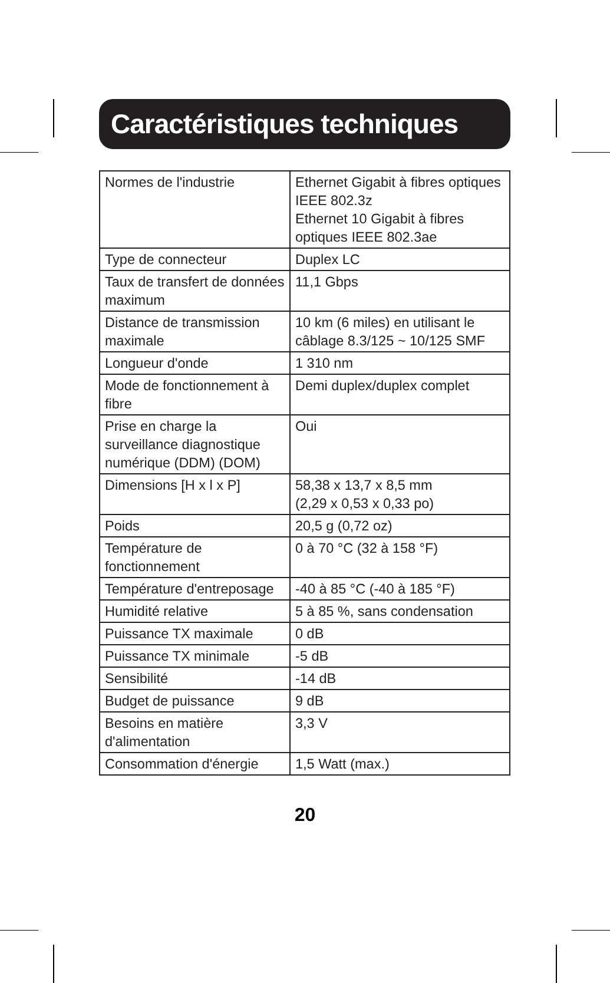Caractéristiques techniques
| Normes de l'industrie | Ethernet Gigabit à fibres optiques IEEE 802.3z Ethernet 10 Gigabit à fibres optiques IEEE 802.3ae |
| Type de connecteur | Duplex LC |
| Taux de transfert de données maximum | 11,1 Gbps |
| Distance de transmission maximale | 10 km (6 miles) en utilisant le câblage 8.3/125 ~ 10/125 SMF |
| Longueur d'onde | 1 310 nm |
| Mode de fonctionnement à fibre | Demi duplex/duplex complet |
| Prise en charge la surveillance diagnostique numérique (DDM) (DOM) | Oui |
| Dimensions [H x l x P] | 58,38 x 13,7 x 8,5 mm (2,29 x 0,53 x 0,33 po) |
| Poids | 20,5 g (0,72 oz) |
| Température de fonctionnement | 0 à 70 °C (32 à 158 °F) |
| Température d'entreposage | -40 à 85 °C (-40 à 185 °F) |
| Humidité relative | 5 à 85 %, sans condensation |
| Puissance TX maximale | 0 dB |
| Puissance TX minimale | -5 dB |
| Sensibilité | -14 dB |
| Budget de puissance | 9 dB |
| Besoins en matière d'alimentation | 3,3 V |
| Consommation d'énergie | 1,5 Watt (max.) |
20